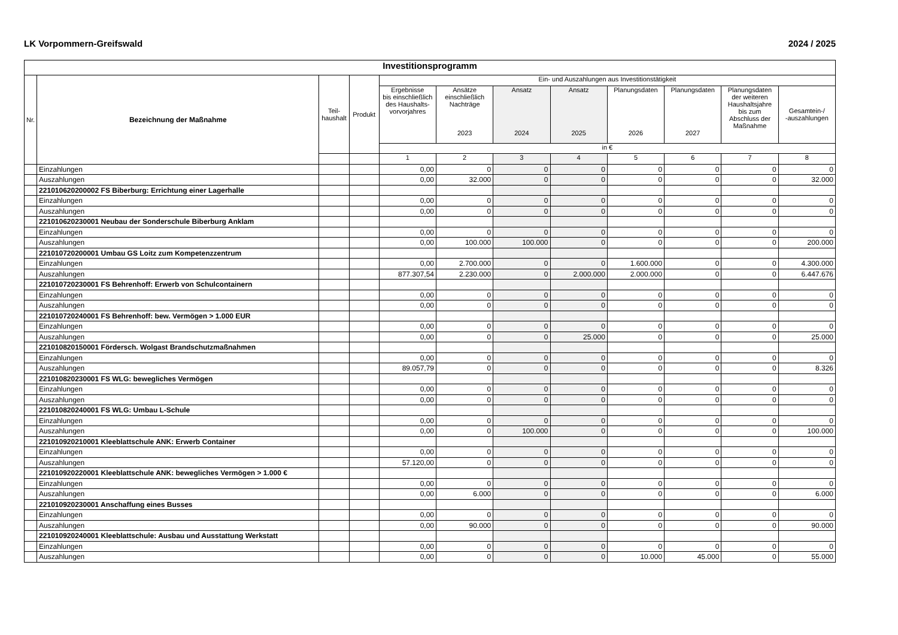LK Vorpommern-Greifswald 2024 / 2025
| Investitionsprogramm | | | | | | | | | | | |
| --- | --- | --- | --- | --- | --- | --- | --- | --- | --- | --- | --- |
| Nr. | Bezeichnung der Maßnahme | Teil- haushalt | Produkt | Ein- und Auszahlungen aus Investitionstätigkeit | | | | | | | |
| | | | | Ergebnisse bis einschließlich des Haushalts- vorvorjahres | Ansätze einschließlich Nachträge 2023 | Ansatz 2024 | Ansatz 2025 | Planungsdaten 2026 | Planungsdaten 2027 | Planungsdaten der weiteren Haushaltsjahre bis zum Abschluss der Maßnahme | Gesamtein-/ -auszahlungen |
| | | | | in € | | | | | | | |
| | | | | 1 | 2 | 3 | 4 | 5 | 6 | 7 | 8 |
| | Einzahlungen | | | 0,00 | 0 | 0 | 0 | 0 | 0 | 0 | 0 |
| | Auszahlungen | | | 0,00 | 32.000 | 0 | 0 | 0 | 0 | 0 | 32.000 |
| | 221010620200002 FS Biberburg: Errichtung einer Lagerhalle | | | | | | | | | | |
| | Einzahlungen | | | 0,00 | 0 | 0 | 0 | 0 | 0 | 0 | 0 |
| | Auszahlungen | | | 0,00 | 0 | 0 | 0 | 0 | 0 | 0 | 0 |
| | 221010620230001 Neubau der Sonderschule Biberburg Anklam | | | | | | | | | | |
| | Einzahlungen | | | 0,00 | 0 | 0 | 0 | 0 | 0 | 0 | 0 |
| | Auszahlungen | | | 0,00 | 100.000 | 100.000 | 0 | 0 | 0 | 0 | 200.000 |
| | 221010720200001 Umbau GS Loitz zum Kompetenzzentrum | | | | | | | | | | |
| | Einzahlungen | | | 0,00 | 2.700.000 | 0 | 0 | 1.600.000 | 0 | 0 | 4.300.000 |
| | Auszahlungen | | | 877.307,54 | 2.230.000 | 0 | 2.000.000 | 2.000.000 | 0 | 0 | 6.447.676 |
| | 221010720230001 FS Behrenhoff: Erwerb von Schulcontainern | | | | | | | | | | |
| | Einzahlungen | | | 0,00 | 0 | 0 | 0 | 0 | 0 | 0 | 0 |
| | Auszahlungen | | | 0,00 | 0 | 0 | 0 | 0 | 0 | 0 | 0 |
| | 221010720240001 FS Behrenhoff: bew. Vermögen > 1.000 EUR | | | | | | | | | | |
| | Einzahlungen | | | 0,00 | 0 | 0 | 0 | 0 | 0 | 0 | 0 |
| | Auszahlungen | | | 0,00 | 0 | 0 | 25.000 | 0 | 0 | 0 | 25.000 |
| | 221010820150001 Fördersch. Wolgast Brandschutzmaßnahmen | | | | | | | | | | |
| | Einzahlungen | | | 0,00 | 0 | 0 | 0 | 0 | 0 | 0 | 0 |
| | Auszahlungen | | | 89.057,79 | 0 | 0 | 0 | 0 | 0 | 0 | 8.326 |
| | 221010820230001 FS WLG: bewegliches Vermögen | | | | | | | | | | |
| | Einzahlungen | | | 0,00 | 0 | 0 | 0 | 0 | 0 | 0 | 0 |
| | Auszahlungen | | | 0,00 | 0 | 0 | 0 | 0 | 0 | 0 | 0 |
| | 221010820240001 FS WLG: Umbau L-Schule | | | | | | | | | | |
| | Einzahlungen | | | 0,00 | 0 | 0 | 0 | 0 | 0 | 0 | 0 |
| | Auszahlungen | | | 0,00 | 0 | 100.000 | 0 | 0 | 0 | 0 | 100.000 |
| | 221010920210001 Kleeblattschule ANK: Erwerb Container | | | | | | | | | | |
| | Einzahlungen | | | 0,00 | 0 | 0 | 0 | 0 | 0 | 0 | 0 |
| | Auszahlungen | | | 57.120,00 | 0 | 0 | 0 | 0 | 0 | 0 | 0 |
| | 221010920220001 Kleeblattschule ANK: bewegliches Vermögen > 1.000 € | | | | | | | | | | |
| | Einzahlungen | | | 0,00 | 0 | 0 | 0 | 0 | 0 | 0 | 0 |
| | Auszahlungen | | | 0,00 | 6.000 | 0 | 0 | 0 | 0 | 0 | 6.000 |
| | 221010920230001 Anschaffung eines Busses | | | | | | | | | | |
| | Einzahlungen | | | 0,00 | 0 | 0 | 0 | 0 | 0 | 0 | 0 |
| | Auszahlungen | | | 0,00 | 90.000 | 0 | 0 | 0 | 0 | 0 | 90.000 |
| | 221010920240001 Kleeblattschule: Ausbau und Ausstattung Werkstatt | | | | | | | | | | |
| | Einzahlungen | | | 0,00 | 0 | 0 | 0 | 0 | 0 | 0 | 0 |
| | Auszahlungen | | | 0,00 | 0 | 0 | 0 | 10.000 | 45.000 | 0 | 55.000 |